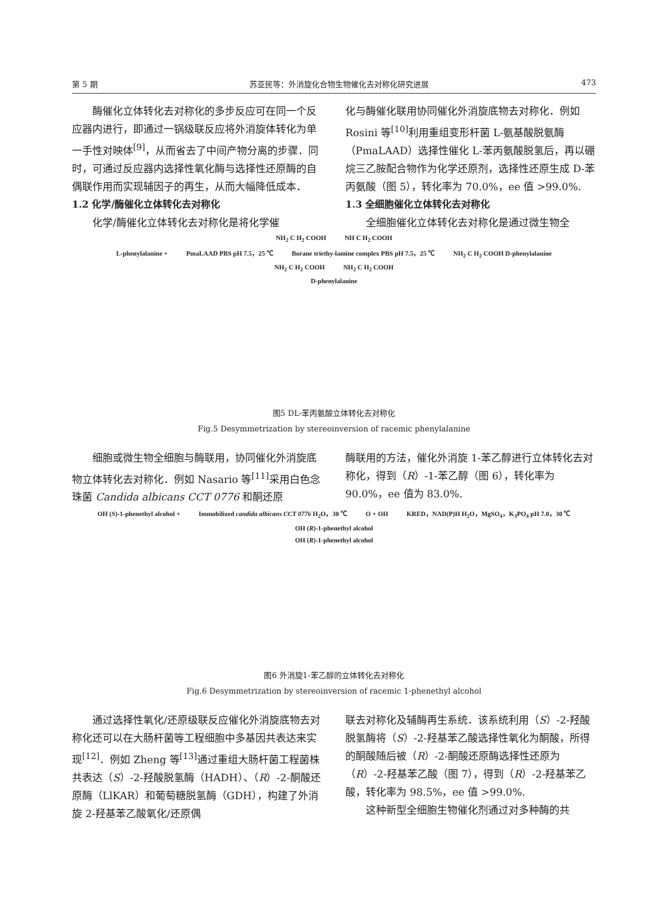第 5 期 苏亚民等：外消旋化合物生物催化去对称化研究进展 473
酶催化立体转化去对称化的多步反应可在同一个反应器内进行，即通过一锅级联反应将外消旋体转化为单一手性对映体<sup>[9]</sup>，从而省去了中间产物分离的步骤．同时，可通过反应器内选择性氧化酶与选择性还原酶的自偶联作用而实现辅因子的再生，从而大幅降低成本．
1.2 化学/酶催化立体转化去对称化
化学/酶催化立体转化去对称化是将化学催
化与酶催化联用协同催化外消旋底物去对称化．例如 Rosini 等<sup>[10]</sup>利用重组变形杆菌 L-氨基酸脱氨酶（PmaLAAD）选择性催化 L-苯丙氨酸脱氢后，再以硼烷三乙胺配合物作为化学还原剂，选择性还原生成 D-苯丙氨酸（图 5），转化率为 70.0%，ee 值 >99.0%.
1.3 全细胞催化立体转化去对称化
全细胞催化立体转化去对称化是通过微生物全
NH<sub>2</sub> C H<sub>2</sub> COOH NH C H<sub>2</sub> COOH
L-phenylalanine + PmaLAAD PBS pH 7.5，25 ℃ Borane triethy-lamine complex PBS pH 7.5，25 ℃ NH<sub>2</sub> C H<sub>2</sub> COOH D-phenylalanine
NH<sub>2</sub> C H<sub>2</sub> COOH NH<sub>2</sub> C H<sub>2</sub> COOH
D-phenylalanine
图5 DL-苯丙氨酸立体转化去对称化
Fig.5 Desymmetrization by stereoinversion of racemic phenylalanine
细胞或微生物全细胞与酶联用，协同催化外消旋底物立体转化去对称化．例如 Nasario 等<sup>[11]</sup>采用白色念珠菌 Candida albicans CCT 0776 和酮还原
酶联用的方法，催化外消旋 1-苯乙醇进行立体转化去对称化，得到（R）-1-苯乙醇（图 6），转化率为 90.0%，ee 值为 83.0%.
OH (S)-1-phenethyl alcohol + Immobilized candida albicans CCT 0776 H<sub>2</sub>O，30 ℃ O + OH KRED，NAD(P)H H<sub>2</sub>O，MgSO<sub>4</sub>，K<sub>3</sub>PO<sub>4</sub> pH 7.0，30 ℃ OH (R)-1-phenethyl alcohol
OH (R)-1-phenethyl alcohol
图6 外消旋1-苯乙醇的立体转化去对称化
Fig.6 Desymmetrization by stereoinversion of racemic 1-phenethyl alcohol
通过选择性氧化/还原级联反应催化外消旋底物去对称化还可以在大肠杆菌等工程细胞中多基因共表达来实现<sup>[12]</sup>．例如 Zheng 等<sup>[13]</sup>通过重组大肠杆菌工程菌株共表达（S）-2-羟酸脱氢酶（HADH）、（R）-2-酮酸还原酶（LlKAR）和葡萄糖脱氢酶（GDH），构建了外消旋 2-羟基苯乙酸氧化/还原偶
联去对称化及辅酶再生系统．该系统利用（S）-2-羟酸脱氢酶将（S）-2-羟基苯乙酸选择性氧化为酮酸，所得的酮酸随后被（R）-2-酮酸还原酶选择性还原为（R）-2-羟基苯乙酸（图 7），得到（R）-2-羟基苯乙酸，转化率为 98.5%，ee 值 >99.0%.
这种新型全细胞生物催化剂通过对多种酶的共